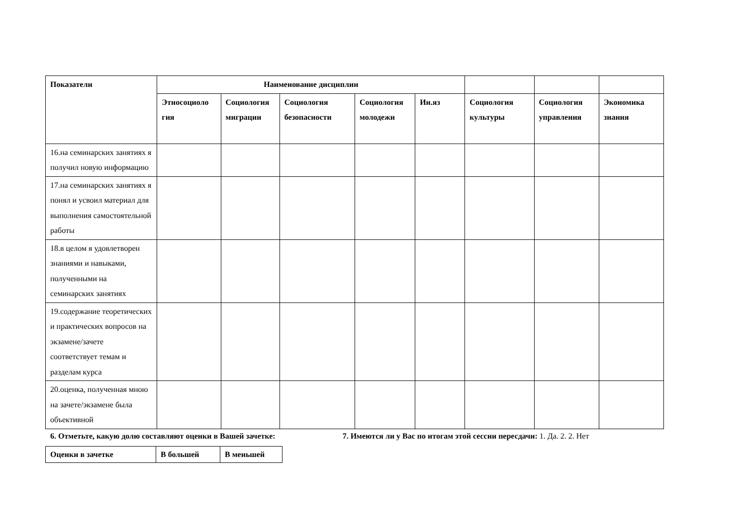| Показатели | Наименование дисциплин | | | | | | | |
| --- | --- | --- | --- | --- | --- | --- | --- | --- |
| | Этносоциоло гия | Социология миграции | Социология безопасности | Социология молодежи | Ин.яз | Социология культуры | Социология управления | Экономика знания |
| 16.на семинарских занятиях я получил новую информацию | | | | | | | | |
| 17.на семинарских занятиях я понял и усвоил материал для выполнения самостоятельной работы | | | | | | | | |
| 18.в целом я удовлетворен знаниями и навыками, полученными на семинарских занятиях | | | | | | | | |
| 19.содержание теоретических и практических вопросов на экзамене/зачете соответствует темам и разделам курса | | | | | | | | |
| 20.оценка, полученная мною на зачете/экзамене была объективной | | | | | | | | |
6. Отметьте, какую долю составляют оценки в Вашей зачетке:
7. Имеются ли у Вас по итогам этой сессии пересдачи: 1. Да. 2. 2. Нет
| Оценки в зачетке | В большей | В меньшей |